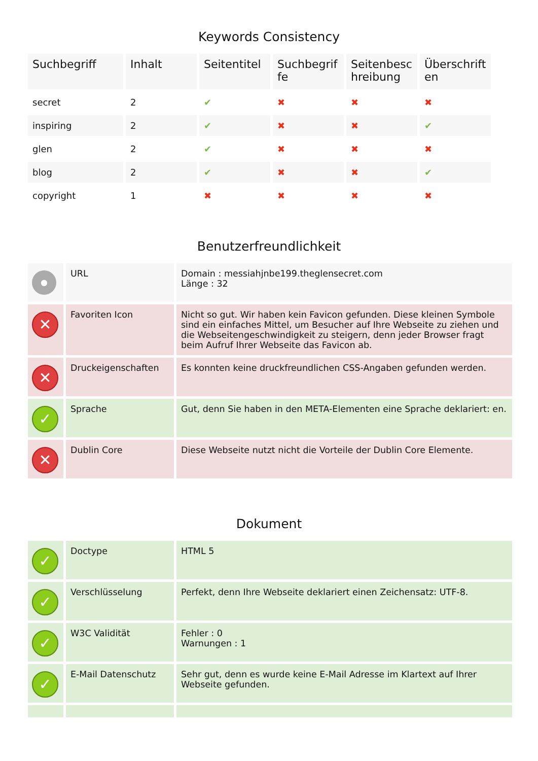Keywords Consistency
| Suchbegriff | Inhalt | Seitentitel | Suchbegrif fe | Seitenbesc hreibung | Überschrift en |
| --- | --- | --- | --- | --- | --- |
| secret | 2 | ✔ | ✖ | ✖ | ✖ |
| inspiring | 2 | ✔ | ✖ | ✖ | ✔ |
| glen | 2 | ✔ | ✖ | ✖ | ✖ |
| blog | 2 | ✔ | ✖ | ✖ | ✔ |
| copyright | 1 | ✖ | ✖ | ✖ | ✖ |
Benutzerfreundlichkeit
| ● | URL | Domain : messiahjnbe199.theglensecret.com Länge : 32 |
| ✕ | Favoriten Icon | Nicht so gut. Wir haben kein Favicon gefunden. Diese kleinen Symbole sind ein einfaches Mittel, um Besucher auf Ihre Webseite zu ziehen und die Webseitengeschwindigkeit zu steigern, denn jeder Browser fragt beim Aufruf Ihrer Webseite das Favicon ab. |
| ✕ | Druckeigenschaften | Es konnten keine druckfreundlichen CSS-Angaben gefunden werden. |
| ✓ | Sprache | Gut, denn Sie haben in den META-Elementen eine Sprache deklariert: en. |
| ✕ | Dublin Core | Diese Webseite nutzt nicht die Vorteile der Dublin Core Elemente. |
Dokument
| ✓ | Doctype | HTML 5 |
| ✓ | Verschlüsselung | Perfekt, denn Ihre Webseite deklariert einen Zeichensatz: UTF-8. |
| ✓ | W3C Validität | Fehler : 0 Warnungen : 1 |
| ✓ | E-Mail Datenschutz | Sehr gut, denn es wurde keine E-Mail Adresse im Klartext auf Ihrer Webseite gefunden. |